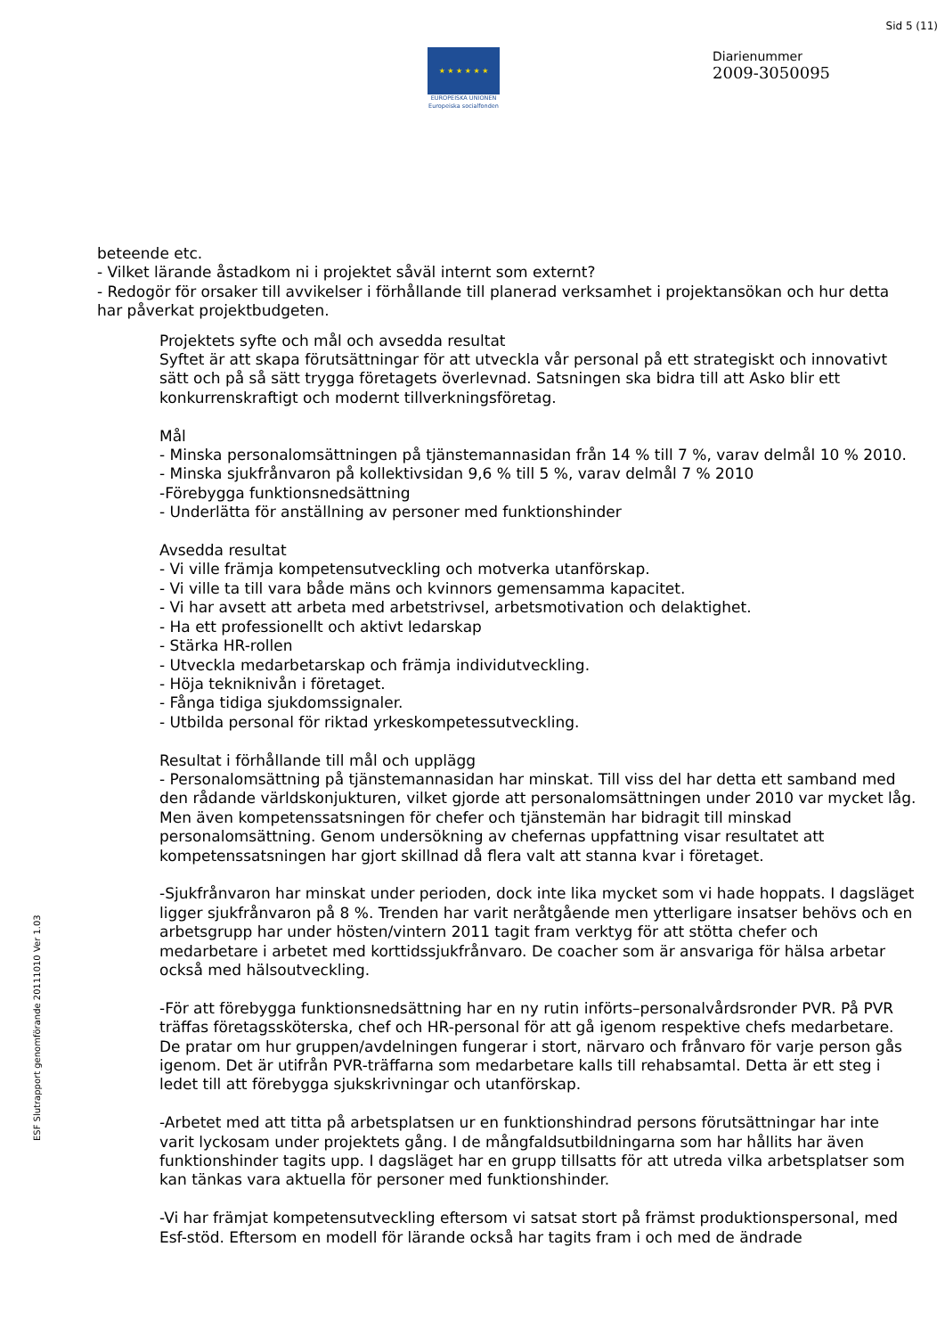Sid 5 (11)
★ ★ ★ ★ ★ ★
EUROPEISKA UNIONEN
Europeiska socialfonden
Diarienummer
2009-3050095
ESF Slutrapport genomförande 20111010 Ver 1.03
beteende etc.
- Vilket lärande åstadkom ni i projektet såväl internt som externt?
- Redogör för orsaker till avvikelser i förhållande till planerad verksamhet i projektansökan och hur detta har påverkat projektbudgeten.
Projektets syfte och mål och avsedda resultat
Syftet är att skapa förutsättningar för att utveckla vår personal på ett strategiskt och innovativt sätt och på så sätt trygga företagets överlevnad. Satsningen ska bidra till att Asko blir ett konkurrenskraftigt och modernt tillverkningsföretag.
Mål
- Minska personalomsättningen på tjänstemannasidan från 14 % till 7 %, varav delmål 10 % 2010.
- Minska sjukfrånvaron på kollektivsidan 9,6 % till 5 %, varav delmål 7 % 2010
-Förebygga funktionsnedsättning
- Underlätta för anställning av personer med funktionshinder
Avsedda resultat
- Vi ville främja kompetensutveckling och motverka utanförskap.
- Vi ville ta till vara både mäns och kvinnors gemensamma kapacitet.
- Vi har avsett att arbeta med arbetstrivsel, arbetsmotivation och delaktighet.
- Ha ett professionellt och aktivt ledarskap
- Stärka HR-rollen
- Utveckla medarbetarskap och främja individutveckling.
- Höja tekniknivån i företaget.
- Fånga tidiga sjukdomssignaler.
- Utbilda personal för riktad yrkeskompetessutveckling.
Resultat i förhållande till mål och upplägg
- Personalomsättning på tjänstemannasidan har minskat. Till viss del har detta ett samband med den rådande världskonjukturen, vilket gjorde att personalomsättningen under 2010 var mycket låg. Men även kompetenssatsningen för chefer och tjänstemän har bidragit till minskad personalomsättning. Genom undersökning av chefernas uppfattning visar resultatet att kompetenssatsningen har gjort skillnad då flera valt att stanna kvar i företaget.
-Sjukfrånvaron har minskat under perioden, dock inte lika mycket som vi hade hoppats. I dagsläget ligger sjukfrånvaron på 8 %. Trenden har varit neråtgående men ytterligare insatser behövs och en arbetsgrupp har under hösten/vintern 2011 tagit fram verktyg för att stötta chefer och medarbetare i arbetet med korttidssjukfrånvaro. De coacher som är ansvariga för hälsa arbetar också med hälsoutveckling.
-För att förebygga funktionsnedsättning har en ny rutin införts–personalvårdsronder PVR. På PVR träffas företagssköterska, chef och HR-personal för att gå igenom respektive chefs medarbetare. De pratar om hur gruppen/avdelningen fungerar i stort, närvaro och frånvaro för varje person gås igenom. Det är utifrån PVR-träffarna som medarbetare kalls till rehabsamtal. Detta är ett steg i ledet till att förebygga sjukskrivningar och utanförskap.
-Arbetet med att titta på arbetsplatsen ur en funktionshindrad persons förutsättningar har inte varit lyckosam under projektets gång. I de mångfaldsutbildningarna som har hållits har även funktionshinder tagits upp. I dagsläget har en grupp tillsatts för att utreda vilka arbetsplatser som kan tänkas vara aktuella för personer med funktionshinder.
-Vi har främjat kompetensutveckling eftersom vi satsat stort på främst produktionspersonal, med Esf-stöd. Eftersom en modell för lärande också har tagits fram i och med de ändrade